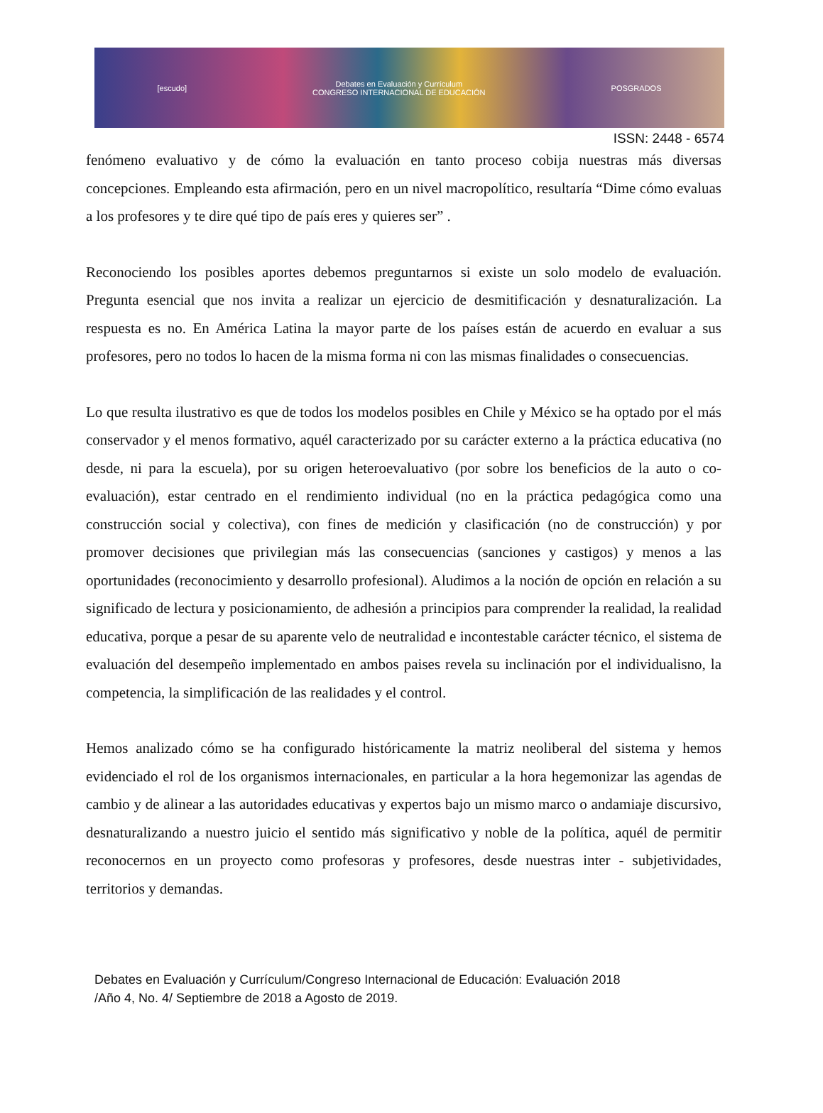[escudo]
Debates en Evaluación y Currículum
CONGRESO INTERNACIONAL DE EDUCACIÓN
POSGRADOS
ISSN: 2448 - 6574
fenómeno evaluativo y de cómo la evaluación en tanto proceso cobija nuestras más diversas concepciones. Empleando esta afirmación, pero en un nivel macropolítico, resultaría “Dime cómo evaluas a los profesores y te dire qué tipo de país eres y quieres ser” .
Reconociendo los posibles aportes debemos preguntarnos si existe un solo modelo de evaluación. Pregunta esencial que nos invita a realizar un ejercicio de desmitificación y desnaturalización. La respuesta es no. En América Latina la mayor parte de los países están de acuerdo en evaluar a sus profesores, pero no todos lo hacen de la misma forma ni con las mismas finalidades o consecuencias.
Lo que resulta ilustrativo es que de todos los modelos posibles en Chile y México se ha optado por el más conservador y el menos formativo, aquél caracterizado por su carácter externo a la práctica educativa (no desde, ni para la escuela), por su origen heteroevaluativo (por sobre los beneficios de la auto o co-evaluación), estar centrado en el rendimiento individual (no en la práctica pedagógica como una construcción social y colectiva), con fines de medición y clasificación (no de construcción) y por promover decisiones que privilegian más las consecuencias (sanciones y castigos) y menos a las oportunidades (reconocimiento y desarrollo profesional). Aludimos a la noción de opción en relación a su significado de lectura y posicionamiento, de adhesión a principios para comprender la realidad, la realidad educativa, porque a pesar de su aparente velo de neutralidad e incontestable carácter técnico, el sistema de evaluación del desempeño implementado en ambos paises revela su inclinación por el individualisno, la competencia, la simplificación de las realidades y el control.
Hemos analizado cómo se ha configurado históricamente la matriz neoliberal del sistema y hemos evidenciado el rol de los organismos internacionales, en particular a la hora hegemonizar las agendas de cambio y de alinear a las autoridades educativas y expertos bajo un mismo marco o andamiaje discursivo, desnaturalizando a nuestro juicio el sentido más significativo y noble de la política, aquél de permitir reconocernos en un proyecto como profesoras y profesores, desde nuestras inter - subjetividades, territorios y demandas.
Debates en Evaluación y Currículum/Congreso Internacional de Educación: Evaluación 2018
/Año 4, No. 4/ Septiembre de 2018 a Agosto de 2019.